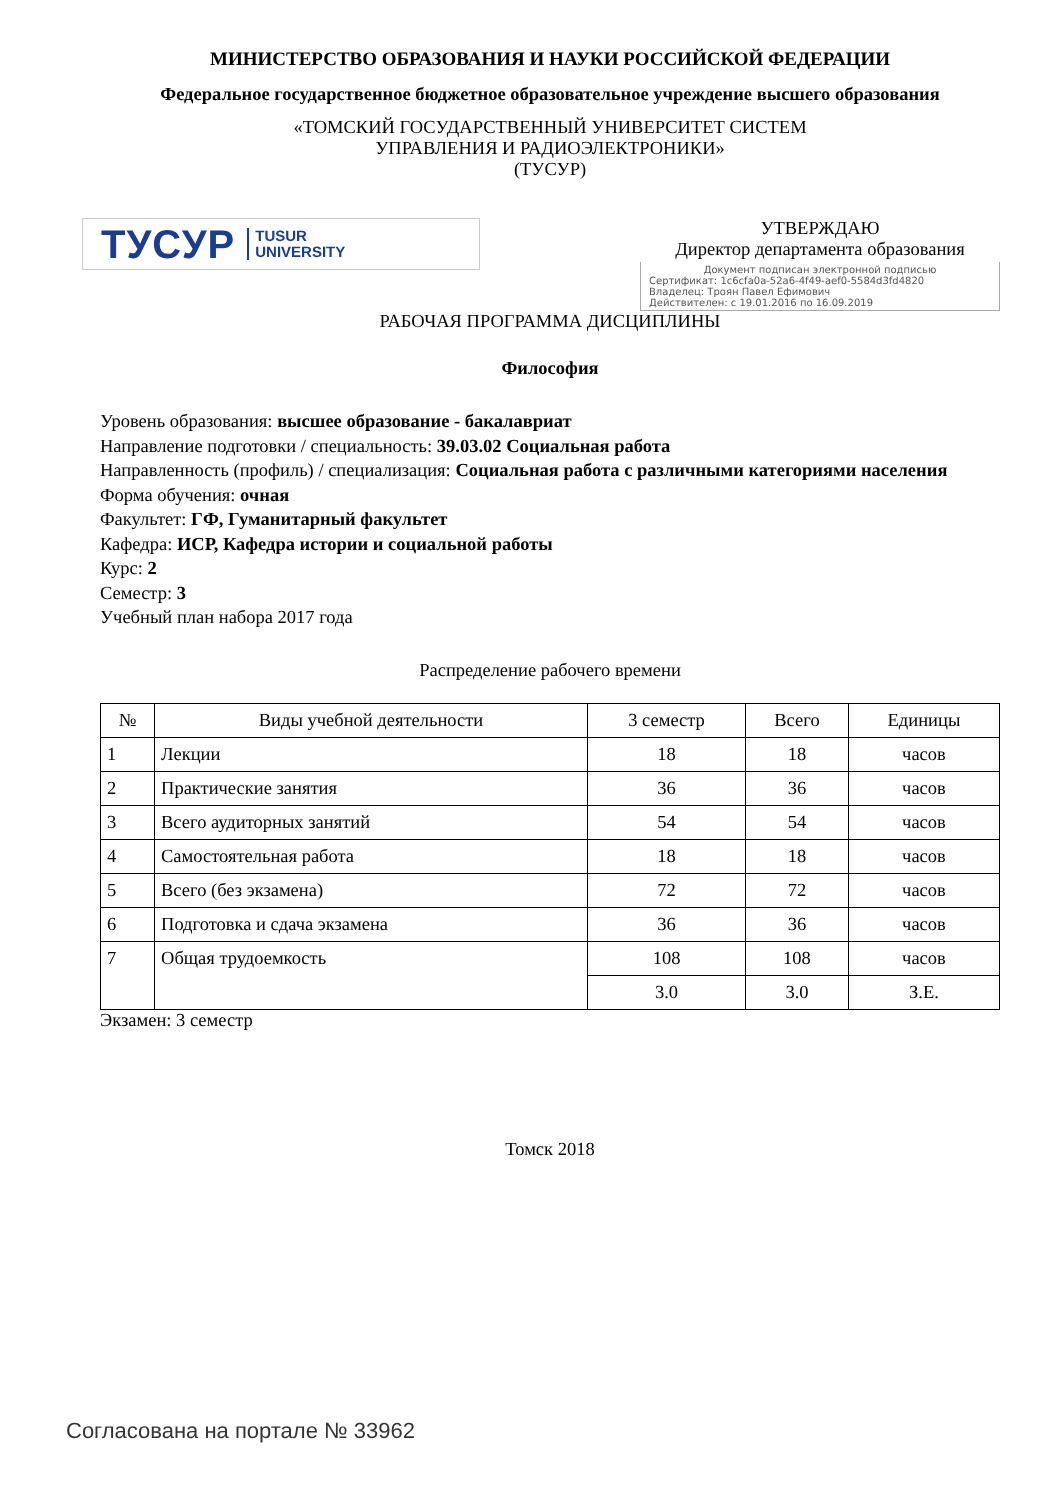МИНИСТЕРСТВО ОБРАЗОВАНИЯ И НАУКИ РОССИЙСКОЙ ФЕДЕРАЦИИ
Федеральное государственное бюджетное образовательное учреждение высшего образования
«ТОМСКИЙ ГОСУДАРСТВЕННЫЙ УНИВЕРСИТЕТ СИСТЕМ
УПРАВЛЕНИЯ И РАДИОЭЛЕКТРОНИКИ»
(ТУСУР)
ТУСУР TUSUR
UNIVERSITY
УТВЕРЖДАЮ
Директор департамента образования
Документ подписан электронной подписью
Сертификат: 1c6cfa0a-52a6-4f49-aef0-5584d3fd4820
Владелец: Троян Павел Ефимович
Действителен: с 19.01.2016 по 16.09.2019
РАБОЧАЯ ПРОГРАММА ДИСЦИПЛИНЫ
Философия
Уровень образования: высшее образование - бакалавриат
Направление подготовки / специальность: 39.03.02 Социальная работа
Направленность (профиль) / специализация: Социальная работа с различными категориями населения
Форма обучения: очная
Факультет: ГФ, Гуманитарный факультет
Кафедра: ИСР, Кафедра истории и социальной работы
Курс: 2
Семестр: 3
Учебный план набора 2017 года
Распределение рабочего времени
| № | Виды учебной деятельности | 3 семестр | Всего | Единицы |
| --- | --- | --- | --- | --- |
| 1 | Лекции | 18 | 18 | часов |
| 2 | Практические занятия | 36 | 36 | часов |
| 3 | Всего аудиторных занятий | 54 | 54 | часов |
| 4 | Самостоятельная работа | 18 | 18 | часов |
| 5 | Всего (без экзамена) | 72 | 72 | часов |
| 6 | Подготовка и сдача экзамена | 36 | 36 | часов |
| 7 | Общая трудоемкость | 108 | 108 | часов |
| | | 3.0 | 3.0 | З.Е. |
Экзамен: 3 семестр
Томск 2018
Согласована на портале № 33962